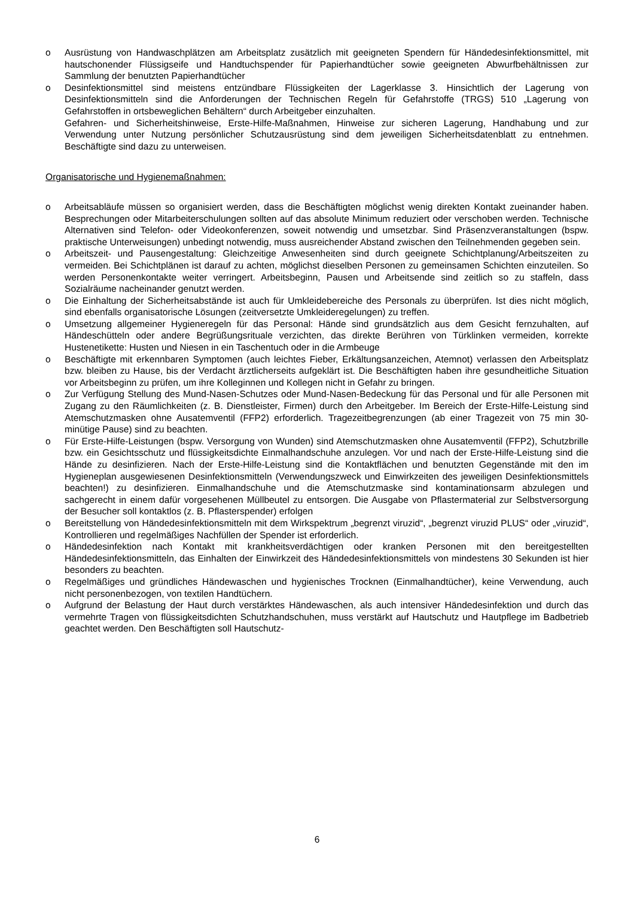o Ausrüstung von Handwaschplätzen am Arbeitsplatz zusätzlich mit geeigneten Spendern für Händedesinfektionsmittel, mit hautschonender Flüssigseife und Handtuchspender für Papierhandtücher sowie geeigneten Abwurfbehältnissen zur Sammlung der benutzten Papierhandtücher
o Desinfektionsmittel sind meistens entzündbare Flüssigkeiten der Lagerklasse 3. Hinsichtlich der Lagerung von Desinfektionsmitteln sind die Anforderungen der Technischen Regeln für Gefahrstoffe (TRGS) 510 „Lagerung von Gefahrstoffen in ortsbeweglichen Behältern“ durch Arbeitgeber einzuhalten.
Gefahren- und Sicherheitshinweise, Erste-Hilfe-Maßnahmen, Hinweise zur sicheren Lagerung, Handhabung und zur Verwendung unter Nutzung persönlicher Schutzausrüstung sind dem jeweiligen Sicherheitsdatenblatt zu entnehmen. Beschäftigte sind dazu zu unterweisen.
Organisatorische und Hygienemaßnahmen:
o Arbeitsabläufe müssen so organisiert werden, dass die Beschäftigten möglichst wenig direkten Kontakt zueinander haben. Besprechungen oder Mitarbeiterschulungen sollten auf das absolute Minimum reduziert oder verschoben werden. Technische Alternativen sind Telefon- oder Videokonferenzen, soweit notwendig und umsetzbar. Sind Präsenzveranstaltungen (bspw. praktische Unterweisungen) unbedingt notwendig, muss ausreichender Abstand zwischen den Teilnehmenden gegeben sein.
o Arbeitszeit- und Pausengestaltung: Gleichzeitige Anwesenheiten sind durch geeignete Schichtplanung/Arbeitszeiten zu vermeiden. Bei Schichtplänen ist darauf zu achten, möglichst dieselben Personen zu gemeinsamen Schichten einzuteilen. So werden Personenkontakte weiter verringert. Arbeitsbeginn, Pausen und Arbeitsende sind zeitlich so zu staffeln, dass Sozialräume nacheinander genutzt werden.
o Die Einhaltung der Sicherheitsabstände ist auch für Umkleidebereiche des Personals zu überprüfen. Ist dies nicht möglich, sind ebenfalls organisatorische Lösungen (zeitversetzte Umkleideregelungen) zu treffen.
o Umsetzung allgemeiner Hygieneregeln für das Personal: Hände sind grundsätzlich aus dem Gesicht fernzuhalten, auf Händeschütteln oder andere Begrüßungsrituale verzichten, das direkte Berühren von Türklinken vermeiden, korrekte Hustenetikette: Husten und Niesen in ein Taschentuch oder in die Armbeuge
o Beschäftigte mit erkennbaren Symptomen (auch leichtes Fieber, Erkältungsanzeichen, Atemnot) verlassen den Arbeitsplatz bzw. bleiben zu Hause, bis der Verdacht ärztlicherseits aufgeklärt ist. Die Beschäftigten haben ihre gesundheitliche Situation vor Arbeitsbeginn zu prüfen, um ihre Kolleginnen und Kollegen nicht in Gefahr zu bringen.
o Zur Verfügung Stellung des Mund-Nasen-Schutzes oder Mund-Nasen-Bedeckung für das Personal und für alle Personen mit Zugang zu den Räumlichkeiten (z. B. Dienstleister, Firmen) durch den Arbeitgeber. Im Bereich der Erste-Hilfe-Leistung sind Atemschutzmasken ohne Ausatemventil (FFP2) erforderlich. Tragezeitbegrenzungen (ab einer Tragezeit von 75 min 30-minütige Pause) sind zu beachten.
o Für Erste-Hilfe-Leistungen (bspw. Versorgung von Wunden) sind Atemschutzmasken ohne Ausatemventil (FFP2), Schutzbrille bzw. ein Gesichtsschutz und flüssigkeitsdichte Einmalhandschuhe anzulegen. Vor und nach der Erste-Hilfe-Leistung sind die Hände zu desinfizieren. Nach der Erste-Hilfe-Leistung sind die Kontaktflächen und benutzten Gegenstände mit den im Hygieneplan ausgewiesenen Desinfektionsmitteln (Verwendungszweck und Einwirkzeiten des jeweiligen Desinfektionsmittels beachten!) zu desinfizieren. Einmalhandschuhe und die Atemschutzmaske sind kontaminationsarm abzulegen und sachgerecht in einem dafür vorgesehenen Müllbeutel zu entsorgen. Die Ausgabe von Pflastermaterial zur Selbstversorgung der Besucher soll kontaktlos (z. B. Pflasterspender) erfolgen
o Bereitstellung von Händedesinfektionsmitteln mit dem Wirkspektrum „begrenzt viruzid“, „begrenzt viruzid PLUS“ oder „viruzid“, Kontrollieren und regelmäßiges Nachfüllen der Spender ist erforderlich.
o Händedesinfektion nach Kontakt mit krankheitsverdächtigen oder kranken Personen mit den bereitgestellten Händedesinfektionsmitteln, das Einhalten der Einwirkzeit des Händedesinfektionsmittels von mindestens 30 Sekunden ist hier besonders zu beachten.
o Regelmäßiges und gründliches Händewaschen und hygienisches Trocknen (Einmalhandtücher), keine Verwendung, auch nicht personenbezogen, von textilen Handtüchern.
o Aufgrund der Belastung der Haut durch verstärktes Händewaschen, als auch intensiver Händedesinfektion und durch das vermehrte Tragen von flüssigkeitsdichten Schutzhandschuhen, muss verstärkt auf Hautschutz und Hautpflege im Badbetrieb geachtet werden. Den Beschäftigten soll Hautschutz-
6